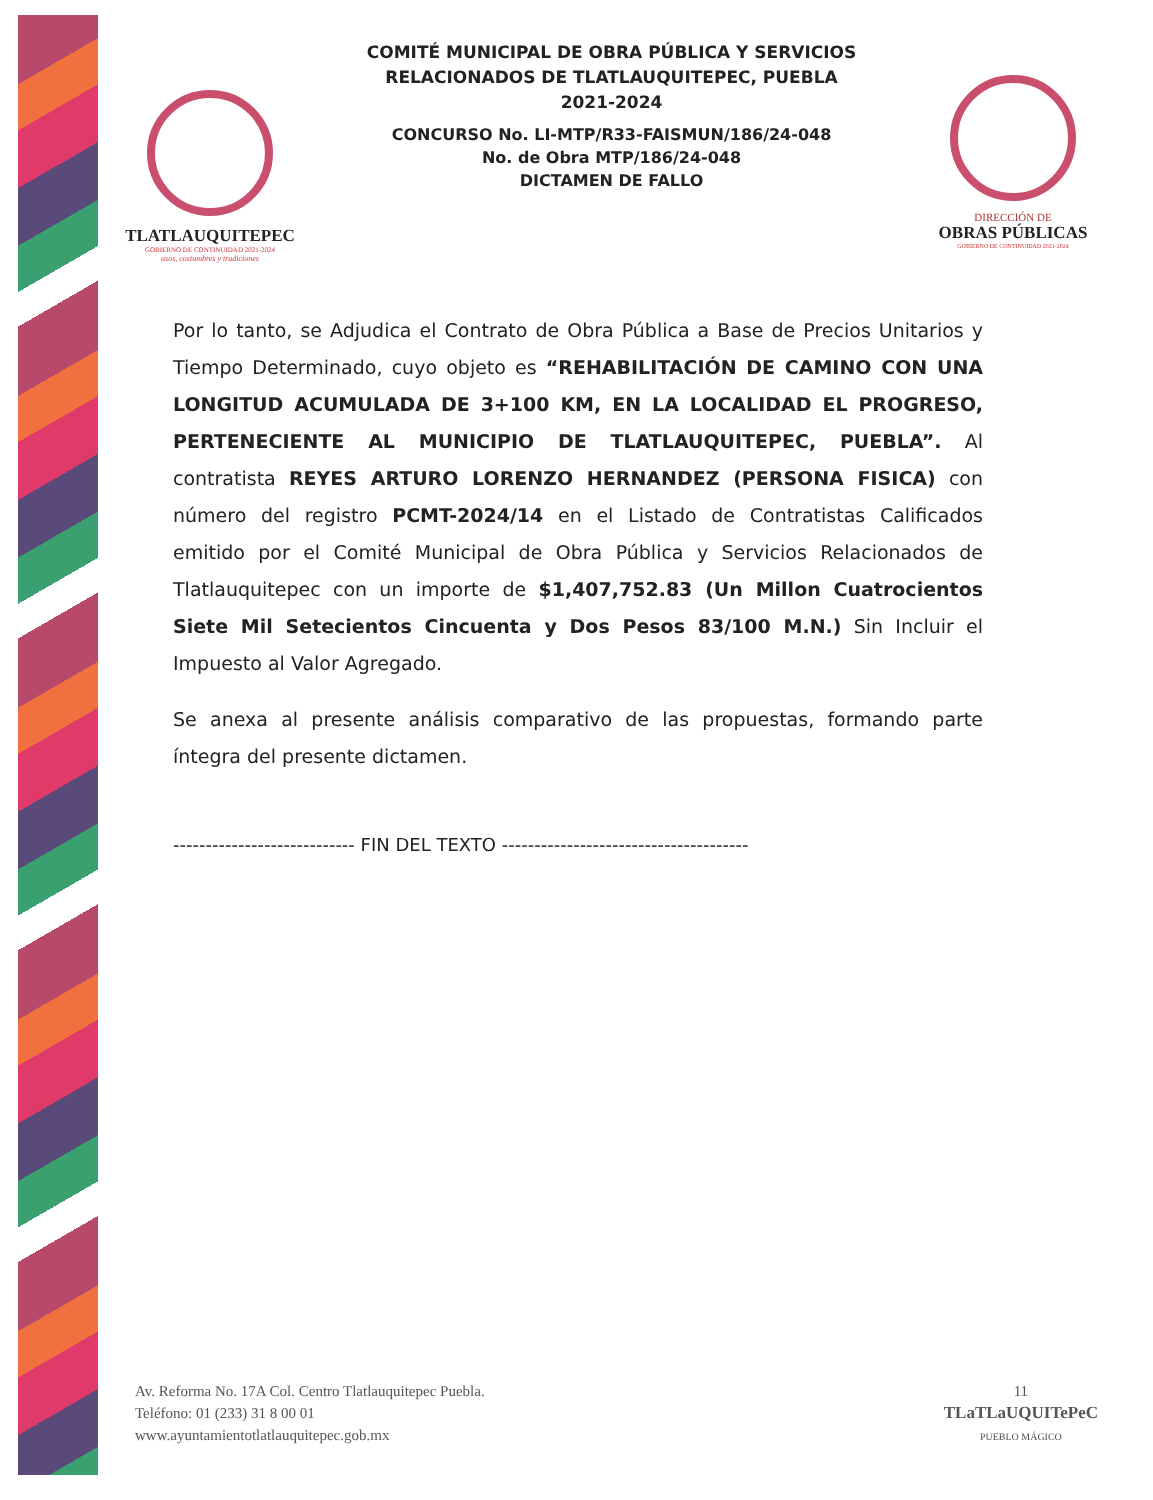TLATLAUQUITEPEC
GOBIERNO DE CONTINUIDAD 2021-2024
usos, costumbres y tradiciones
COMITÉ MUNICIPAL DE OBRA PÚBLICA Y SERVICIOS
RELACIONADOS DE TLATLAUQUITEPEC, PUEBLA
2021-2024
CONCURSO No. LI-MTP/R33-FAISMUN/186/24-048
No. de Obra MTP/186/24-048
DICTAMEN DE FALLO
DIRECCIÓN DE
OBRAS PÚBLICAS
GOBIERNO DE CONTINUIDAD 2021-2024
Por lo tanto, se Adjudica el Contrato de Obra Pública a Base de Precios Unitarios y Tiempo Determinado, cuyo objeto es “REHABILITACIÓN DE CAMINO CON UNA LONGITUD ACUMULADA DE 3+100 KM, EN LA LOCALIDAD EL PROGRESO, PERTENECIENTE AL MUNICIPIO DE TLATLAUQUITEPEC, PUEBLA”. Al contratista REYES ARTURO LORENZO HERNANDEZ (PERSONA FISICA) con número del registro PCMT-2024/14 en el Listado de Contratistas Calificados emitido por el Comité Municipal de Obra Pública y Servicios Relacionados de Tlatlauquitepec con un importe de $1,407,752.83 (Un Millon Cuatrocientos Siete Mil Setecientos Cincuenta y Dos Pesos 83/100 M.N.) Sin Incluir el Impuesto al Valor Agregado.
Se anexa al presente análisis comparativo de las propuestas, formando parte íntegra del presente dictamen.
---------------------------- FIN DEL TEXTO --------------------------------------
Av. Reforma No. 17A Col. Centro Tlatlauquitepec Puebla.
Teléfono: 01 (233) 31 8 00 01
www.ayuntamientotlatlauquitepec.gob.mx
11
TLaTLaUQUITePeC
PUEBLO MÁGICO